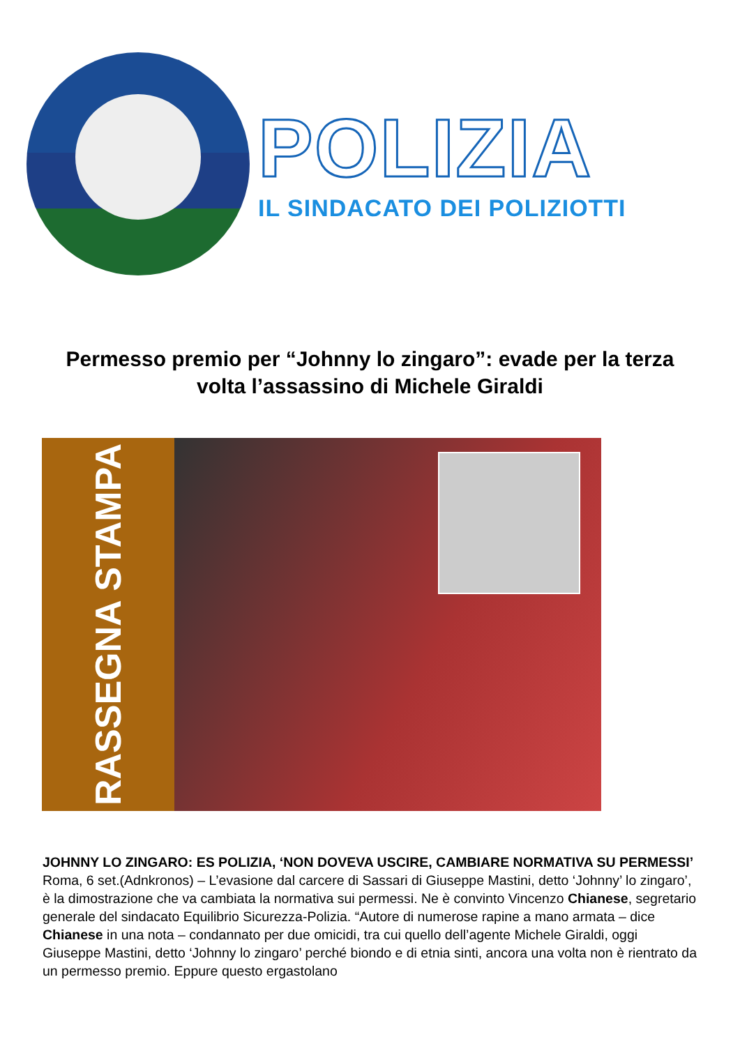POLIZIA
IL SINDACATO DEI POLIZIOTTI
Permesso premio per “Johnny lo zingaro”: evade per la terza volta l’assassino di Michele Giraldi
RASSEGNA STAMPA
JOHNNY LO ZINGARO: ES POLIZIA, ‘NON DOVEVA USCIRE, CAMBIARE NORMATIVA SU PERMESSI’
Roma, 6 set.(Adnkronos) – L’evasione dal carcere di Sassari di Giuseppe Mastini, detto ‘Johnny’ lo zingaro’, è la dimostrazione che va cambiata la normativa sui permessi. Ne è convinto Vincenzo Chianese, segretario generale del sindacato Equilibrio Sicurezza-Polizia. “Autore di numerose rapine a mano armata – dice Chianese in una nota – condannato per due omicidi, tra cui quello dell’agente Michele Giraldi, oggi Giuseppe Mastini, detto ‘Johnny lo zingaro’ perché biondo e di etnia sinti, ancora una volta non è rientrato da un permesso premio. Eppure questo ergastolano